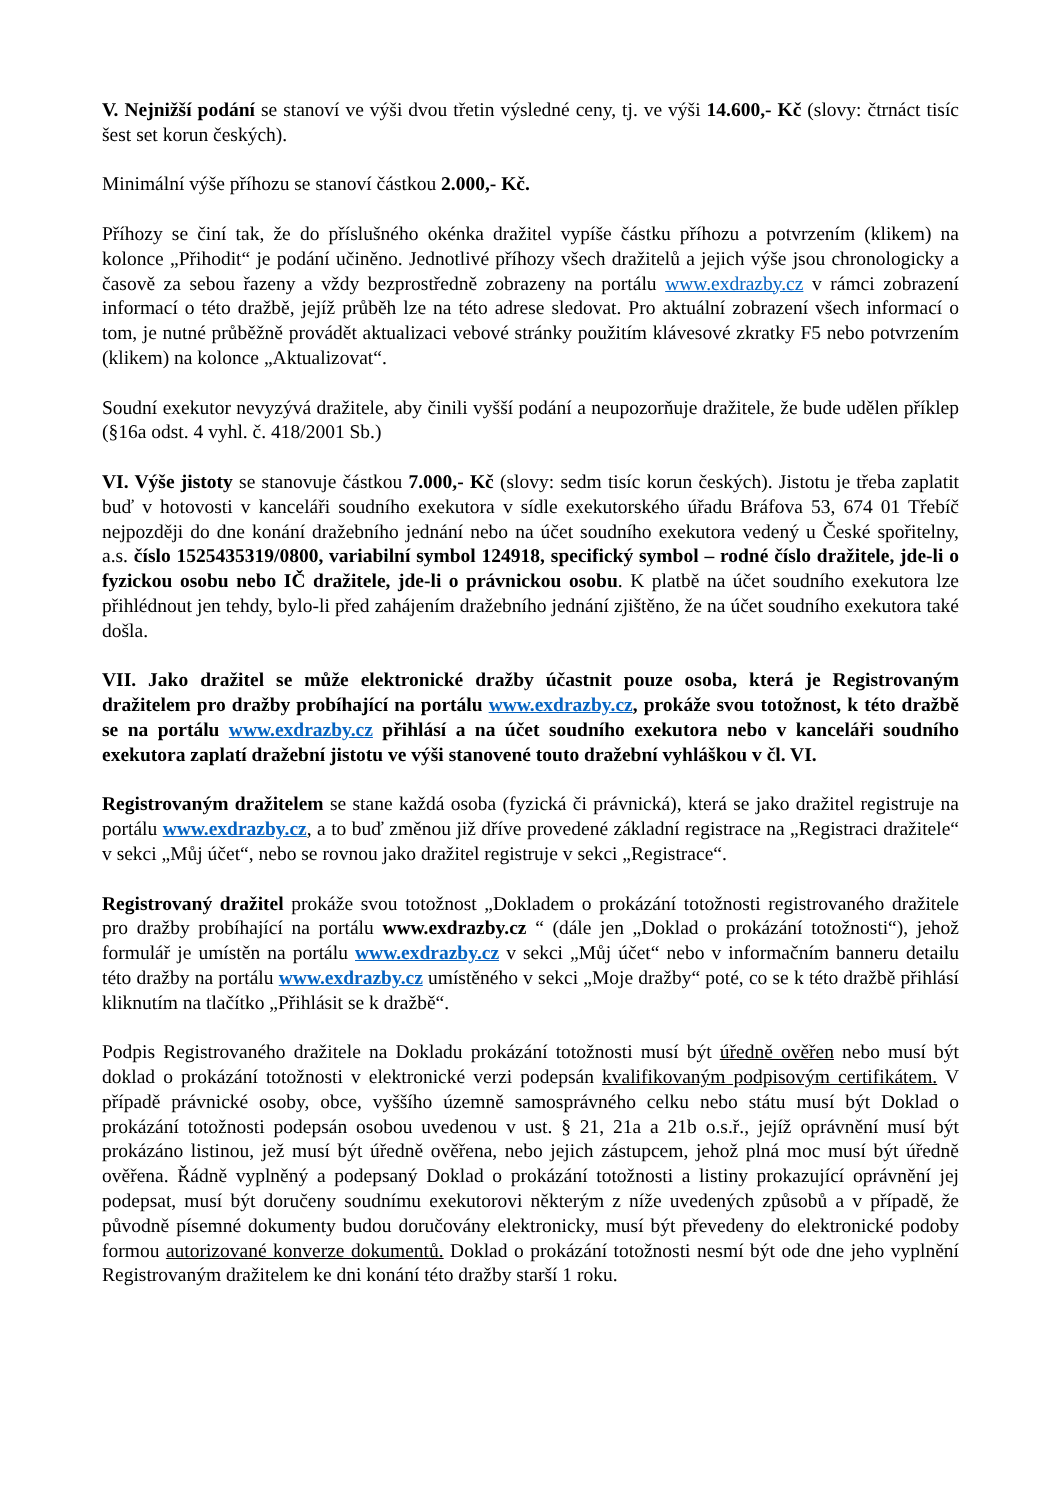V. Nejnižší podání se stanoví ve výši dvou třetin výsledné ceny, tj. ve výši 14.600,- Kč (slovy: čtrnáct tisíc šest set korun českých).
Minimální výše příhozu se stanoví částkou 2.000,- Kč.
Příhozy se činí tak, že do příslušného okénka dražitel vypíše částku příhozu a potvrzením (klikem) na kolonce „Přihodit“ je podání učiněno. Jednotlivé příhozy všech dražitelů a jejich výše jsou chronologicky a časově za sebou řazeny a vždy bezprostředně zobrazeny na portálu www.exdrazby.cz v rámci zobrazení informací o této dražbě, jejíž průběh lze na této adrese sledovat. Pro aktuální zobrazení všech informací o tom, je nutné průběžně provádět aktualizaci vebové stránky použitím klávesové zkratky F5 nebo potvrzením (klikem) na kolonce „Aktualizovat“.
Soudní exekutor nevyzývá dražitele, aby činili vyšší podání a neupozorňuje dražitele, že bude udělen příklep (§16a odst. 4 vyhl. č. 418/2001 Sb.)
VI. Výše jistoty se stanovuje částkou 7.000,- Kč (slovy: sedm tisíc korun českých). Jistotu je třeba zaplatit buď v hotovosti v kanceláři soudního exekutora v sídle exekutorského úřadu Bráfova 53, 674 01 Třebíč nejpozději do dne konání dražebního jednání nebo na účet soudního exekutora vedený u České spořitelny, a.s. číslo 1525435319/0800, variabilní symbol 124918, specifický symbol – rodné číslo dražitele, jde-li o fyzickou osobu nebo IČ dražitele, jde-li o právnickou osobu. K platbě na účet soudního exekutora lze přihlédnout jen tehdy, bylo-li před zahájením dražebního jednání zjištěno, že na účet soudního exekutora také došla.
VII. Jako dražitel se může elektronické dražby účastnit pouze osoba, která je Registrovaným dražitelem pro dražby probíhající na portálu www.exdrazby.cz, prokáže svou totožnost, k této dražbě se na portálu www.exdrazby.cz přihlásí a na účet soudního exekutora nebo v kanceláři soudního exekutora zaplatí dražební jistotu ve výši stanovené touto dražební vyhláškou v čl. VI.
Registrovaným dražitelem se stane každá osoba (fyzická či právnická), která se jako dražitel registruje na portálu www.exdrazby.cz, a to buď změnou již dříve provedené základní registrace na „Registraci dražitele“ v sekci „Můj účet“, nebo se rovnou jako dražitel registruje v sekci „Registrace“.
Registrovaný dražitel prokáže svou totožnost „Dokladem o prokázání totožnosti registrovaného dražitele pro dražby probíhající na portálu www.exdrazby.cz “ (dále jen „Doklad o prokázání totožnosti“), jehož formulář je umístěn na portálu www.exdrazby.cz v sekci „Můj účet“ nebo v informačním banneru detailu této dražby na portálu www.exdrazby.cz umístěného v sekci „Moje dražby“ poté, co se k této dražbě přihlásí kliknutím na tlačítko „Přihlásit se k dražbě“.
Podpis Registrovaného dražitele na Dokladu prokázání totožnosti musí být úředně ověřen nebo musí být doklad o prokázání totožnosti v elektronické verzi podepsán kvalifikovaným podpisovým certifikátem. V případě právnické osoby, obce, vyššího územně samosprávného celku nebo státu musí být Doklad o prokázání totožnosti podepsán osobou uvedenou v ust. § 21, 21a a 21b o.s.ř., jejíž oprávnění musí být prokázáno listinou, jež musí být úředně ověřena, nebo jejich zástupcem, jehož plná moc musí být úředně ověřena. Řádně vyplněný a podepsaný Doklad o prokázání totožnosti a listiny prokazující oprávnění jej podepsat, musí být doručeny soudnímu exekutorovi některým z níže uvedených způsobů a v případě, že původně písemné dokumenty budou doručovány elektronicky, musí být převedeny do elektronické podoby formou autorizované konverze dokumentů. Doklad o prokázání totožnosti nesmí být ode dne jeho vyplnění Registrovaným dražitelem ke dni konání této dražby starší 1 roku.